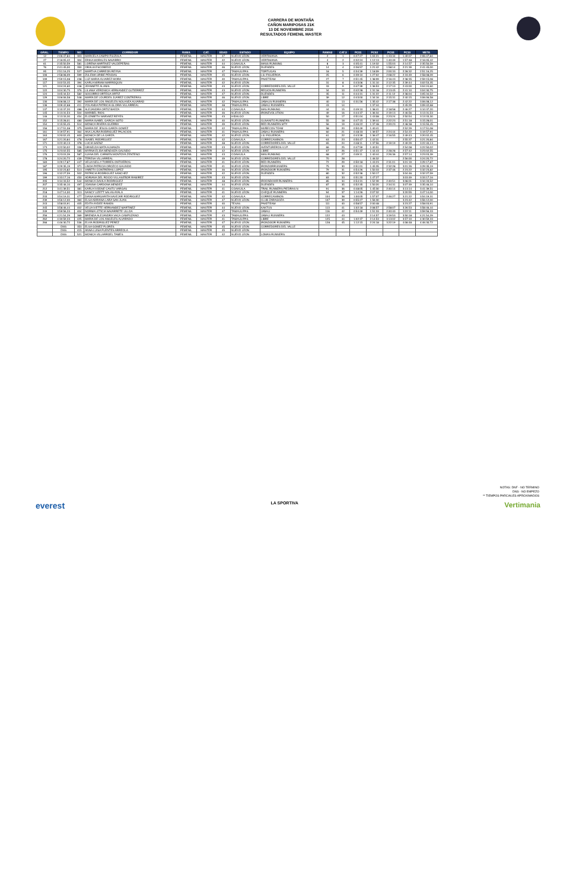CARRERA DE MONTAÑA
CAÑON MARIPOSAS 21K
13 DE NOVIEMBRE 2016
RESULTADOS FEMENIL MASTER
| GRAL. | TIEMPO | NO | CORREDOR | RAMA | CAT. | EDAD | ESTADO | EQUIPO | RAMA2 | CAT.3 | PC01 | PC02 | PC03 | PC10 | META |
| --- | --- | --- | --- | --- | --- | --- | --- | --- | --- | --- | --- | --- | --- | --- | --- |
| 12 | 2:06:47,84 | 303 | MARCELA CAMPO FILIZOLA | FEMENIL | MASTER | 47 | NUEVO LEON | VERTIMANIA | 2 | 1 | 0:27:27 | 1:04:21 | 1:33:34 | 1:49:07 | 2:06:47,84 |
| 27 | 2:16:05,42 | 304 | ERIKA MORALES NAVARRO | FEMENIL | MASTER | 42 | NUEVO LEON | VERTIMANIA | 4 | 2 | 0:32:24 | 1:12:13 | 1:40:49 | 1:57:48 | 2:16:05,42 |
| 61 | 2:35:50,59 | 581 | LORENA MARTINEZ VALDEPEÑAS | FEMENIL | MASTER | 44 | COAHUILA | MASS RUNNING | 8 | 3 | 0:35:41 | 1:19:32 | 1:55:03 | 2:14:57 | 2:35:50,59 |
| 76 | 2:41:45,00 | 350 | ORALIA ESCOBEDO | FEMENIL | MASTER | 46 | NUEVO LEON | DUENDES | 14 | 4 | 0:36:57 | 1:21:42 | 1:58:14 | 2:21:39 | 2:41:45,00 |
| 95 | 2:51:16,25 | 527 | MARTHA CARREON REYNA | FEMENIL | MASTER | 47 | TAMAULIPAS | TORTUGAS | 18 | 5 | 0:34:39 | 1:18:09 | 2:00:33 | 2:28:32 | 2:51:16,25 |
| 106 | 2:58:08,09 | 599 | ZULEMA URIBE PENDAS | FEMENIL | MASTER | 45 | NUEVO LEON | LILI FIGUEROA | 25 | 6 | 0:39:10 | 1:27:02 | 2:08:22 | 2:33:49 | 2:58:08,09 |
| 109 | 2:59:15,08 | 438 | LUZ MARIA ÁLVAREZ MORA | FEMENIL | MASTER | 40 | TAMAULIPAS | PAKETEAM | 27 | 7 | 0:51:45 | 1:38:09 | 2:16:43 | 2:38:35 | 2:59:15,08 |
| 117 | 3:02:53,35 | 394 | KARLA MIRIAM MARROQUIN | FEMENIL | MASTER | 42 | NUEVO LEON | | 31 | 8 | 0:43:06 | 1:31:10 | 2:12:35 | 2:39:44 | 3:02:53,35 |
| 121 | 3:04:24,60 | 448 | JEANNETE ALANIS | FEMENIL | MASTER | 43 | NUEVO LEON | CORREDORES DEL VALLE | 33 | 9 | 0:47:39 | 1:36:53 | 2:17:10 | 2:43:00 | 3:04:24,60 |
| 122 | 3:04:30,75 | 376 | LILIANA VERONICA HERNANDEZ GUTIERREZ | FEMENIL | MASTER | 43 | NUEVO LEON | REGIOS RUNNERS | 34 | 10 | 0:42:28 | 1:31:18 | 2:13:45 | 2:41:10 | 3:04:30,75 |
| 124 | 3:05:34,52 | 582 | SOCORRO ORTEGA ORTIZ | FEMENIL | MASTER | 47 | NUEVO LEON | DUENDES | 35 | 11 | 0:44:31 | 1:31:22 | 2:11:12 | 2:38:04 | 3:05:34,52 |
| 129 | 3:06:06,58 | 548 | MARÍA DE LOURDES JUÁREZ CONTRERAS | FEMENIL | MASTER | 46 | NUEVO LEON | LIBRE | 39 | 12 | 0:43:00 | 1:34:16 | 2:15:31 | 2:40:15 | 3:06:06,58 |
| 130 | 3:06:08,12 | 392 | MARÍA DE LOS ÁNGELES NOLASEA ALVARAD | FEMENIL | MASTER | 42 | TAMAULIPAS | JABALIS RUNNERS | 40 | 13 | 0:31:56 | 1:35:42 | 2:17:38 | 2:42:22 | 3:06:08,12 |
| 136 | 3:09:42,68 | 411 | YOLANDA PATRICIA GLORIA VILLARREAL | FEMENIL | MASTER | 48 | TAMAULIPAS | JABALI RUNNERS | 43 | 14 | | 1:37:44 | | 2:45:29 | 3:09:42,68 |
| 137 | 3:10:37,20 | 488 | ALEJANDRA ORTIZ BAEZA | FEMENIL | MASTER | 44 | COAHUILA | MAS RUNNING | 44 | 15 | 0:49:10 | 1:38:41 | 2:18:58 | 2:46:27 | 3:10:37,20 |
| 145 | 3:13:31,53 | 504 | MARIBEL RIOS | FEMENIL | MASTER | 46 | NUEVO LEON | IRONEVOLUTION | 49 | 16 | 0:44:37 | 1:36:34 | 2:19:13 | 2:46:56 | 3:13:31,53 |
| 146 | 3:13:33,30 | 454 | ELIZABETH NARVAEZ REYES | FEMENIL | MASTER | 43 | HIDALGO | | 50 | 17 | 0:51:04 | 1:43:08 | 2:23:24 | 2:50:54 | 3:13:33,30 |
| 152 | 3:15:28,01 | 480 | MARIA ISABEL GARCIA SOTO | FEMENIL | MASTER | 40 | NUEVO LEON | GUSANITO RUNNERS | 55 | 18 | 0:47:15 | 1:39:44 | 2:22:23 | 2:51:18 | 3:15:28,01 |
| 154 | 3:15:55,45 | 514 | MÓNICA RIVERA GUERRA | FEMENIL | MASTER | 49 | NUEVO LEON | RED RUNNERS MTY | 56 | 19 | 0:46:22 | 1:37:48 | 2:20:23 | 2:48:38 | 3:15:55,45 |
| 156 | 3:17:51,08 | 375 | MARIA DE JESUS GARZA GOMEZ | FEMENIL | MASTER | 42 | TAMAULIPAS | MUÑECOS TEAM | 58 | 20 | 0:50:49 | 1:40:41 | | 2:52:29 | 3:17:51,08 |
| 161 | 3:19:57,91 | 364 | ANA LAURA RODRIGUEZ PALACIOS | FEMENIL | MASTER | 41 | TAMAULIPAS | JABALI RUNNERS | 60 | 21 | 0:48:33 | 1:39:57 | 2:24:44 | 2:54:22 | 3:19:57,91 |
| 163 | 3:20:02,45 | 600 | MONICA DE LA GARZA | FEMENIL | MASTER | 42 | NUEVO LEON | LILI FIGUEROA | 61 | 22 | 0:43:39 | 1:36:47 | 2:16:55 | 2:49:43 | 3:20:02,45 |
| 167 | 3:21:20,84 | 478 | ISABEL RODRÍGUEZ | FEMENIL | MASTER | 42 | COAHUILA | CORRECAMINOS | 63 | 23 | 0:50:47 | 1:42:31 | | 2:55:37 | 3:21:20,84 |
| 171 | 3:22:40,13 | 378 | LUCIA SAENZ | FEMENIL | MASTER | 48 | NUEVO LEON | CORREDORES DEL VALLE | 65 | 24 | 0:48:11 | 1:37:56 | 2:19:19 | 2:49:29 | 3:22:40,13 |
| 173 | 3:22:50,02 | 336 | GRISELDA MATA ALMANZA | FEMENIL | MASTER | 43 | NUEVO LEON | AVENTUREROS V.I.P. | 66 | 25 | 0:47:59 | 1:40:51 | | 2:54:08 | 3:22:50,02 |
| 175 | 3:23:02,55 | 585 | MYRNA ELIDA MENDOZA GALINDO | FEMENIL | MASTER | 42 | NUEVO LEON | LIBRE | 67 | 26 | 0:51:37 | 1:44:43 | 2:28:28 | 2:57:42 | 3:23:02,55 |
| 176 | 3:23:03,39 | 587 | ILIANA DEL CARMEN MONTOYA ZENTENO | FEMENIL | MASTER | 43 | COAHUILA | MAS RUNNING | 68 | 27 | 0:49:11 | 1:40:44 | 2:26:36 | 2:57:14 | 3:23:03,39 |
| 178 | 3:24:20,72 | 439 | TERESA VILLARREAL | FEMENIL | MASTER | 49 | NUEVO LEON | CORREDORES DEL VALLE | 70 | 28 | | 1:46:32 | | 2:56:00 | 3:24:20,72 |
| 183 | 3:29:17,87 | 447 | VELIA NELLY TORRES ONTIVEROS | FEMENIL | MASTER | 41 | NUEVO LEON | RED RUNNERS | 72 | 29 | 0:50:18 | 1:43:23 | 2:31:01 | 3:01:19 | 3:29:17,87 |
| 187 | 3:29:35,19 | 371 | LINDA PATRICIA OROZCO GALINDO | FEMENIL | MASTER | 41 | NUEVO LEON | IRONDORRUNNERS | 75 | 30 | 0:51:01 | 1:45:35 | 2:32:28 | 3:01:26 | 3:29:35,19 |
| 195 | 3:32:23,82 | 513 | YARETH CONTRERAS LOPEZ | FEMENIL | MASTER | 46 | NUEVO LEON | IRONDOOR RUNNERS | 79 | 31 | 0:54:26 | 1:50:33 | 2:37:46 | 2:23:22 | 3:32:23,82 |
| 196 | 3:32:27,59 | 502 | PATRICIA RODRIGUEZ SANCHEZ | FEMENIL | MASTER | 42 | NUEVO LEON | DUENDES | 80 | 32 | 0:52:36 | 1:50:17 | | 3:04:46 | 3:32:27,59 |
| 199 | 3:33:17,16 | 450 | ADRIANA DEL ROCIO VILLASEÑOR RAMIREZ | FEMENIL | MASTER | 43 | NUEVO LEON | | 83 | 33 | 0:51:20 | 1:47:27 | | 3:03:49 | 3:33:17,16 |
| 205 | 3:34:33,52 | 544 | MONICA DAVILA RODRIGUEZ | FEMENIL | MASTER | 48 | NUEVO LEON | IROONDOOR RUNNERS | 85 | 34 | 0:54:31 | 1:52:39 | 2:40:51 | 3:08:01 | 3:34:33,52 |
| 207 | 3:35:46,10 | 497 | JOANNA CARDONA MENDEZ | FEMENIL | MASTER | 44 | NUEVO LEON | DUENDES | 87 | 35 | 0:52:35 | 1:50:20 | 2:34:31 | 3:07:49 | 3:35:46,10 |
| 212 | 3:41:39,51 | 381 | KARLA IVODNE CANTU VARGAS | FEMENIL | MASTER | 41 | COAHUILA | TRAIL RUNNERS PIEDRAS N | 91 | 36 | 0:48:05 | 1:45:30 | 2:40:14 | 3:13:14 | 3:41:39,51 |
| 218 | 3:47:14,00 | 313 | NANCY LIZETT SALAS AYALA | FEMENIL | MASTER | 41 | NUEVO LEON | CHEQUE RUNNERS | 94 | 37 | 1:14:26 | 2:07:32 | | 3:20:55 | 3:47:14,00 |
| 233 | 3:54:19,31 | 477 | DIANA MARGARITA NAVEJAR RODRIGUEZ | FEMENIL | MASTER | 42 | COAHUILA | CORRECAMINOS | 104 | 38 | 1:00:05 | 1:57:07 | 2:46:27 | 3:21:22 | 3:54:19,31 |
| 239 | 3:56:12,00 | 360 | ELSA ADRIANA LARA SAN JUAN | FEMENIL | MASTER | 47 | NUEVO LEON | CLUB ZARAGOZA | 107 | 39 | 0:55:27 | 1:56:30 | | 3:23:42 | 3:56:12,00 |
| 243 | 3:58:03,91 | 405 | EDITH AYDEE RAMOS | FEMENIL | MASTER | 40 | TEXAS | PAKETEAM | 111 | 40 | 0:58:57 | 2:00:48 | | 3:23:27 | 3:58:03,91 |
| 245 | 3:58:46,44 | 402 | VELIA IVETTE HERNANDEZ MARTINEZ | FEMENIL | MASTER | 44 | NUEVO LEON | KAKTUS | 113 | 41 | 1:02:18 | 2:08:57 | 2:58:07 | 3:26:53 | 3:58:46,44 |
| 249 | 3:59:56,33 | 404 | NORMA LETICIA NAVARRETE ULLOA | FEMENIL | MASTER | 47 | TAMAULIPAS | JABALI | 116 | 42 | 0:54:49 | 1:51:33 | 2:40:40 | 3:22:11 | 3:59:56,33 |
| 256 | 4:21:54,29 | 369 | BRENDA ALEJANDRA VACA CAMPUZANO | FEMENIL | MASTER | 43 | TAMAULIPAS | JABALI RUNNERS | 122 | 43 | | 2:14:57 | 3:19:53 | 3:50:18 | 4:21:54,29 |
| 262 | 4:30:59,33 | 425 | MARIA DE LOS ANGELES ALVARADO | FEMENIL | MASTER | 41 | TAMAULIPAS | LIBRE | 125 | 44 | 1:02:37 | 2:14:53 | 3:13:02 | 3:57:10 | 4:30:59,33 |
| 266 | 4:46:30,72 | 536 | ELVIA RODRIGUEZ PEREZ | FEMENIL | MASTER | 47 | NUEVO LEON | IRONDOOR RUNNERS | 128 | 45 | 1:12:15 | 2:24:18 | 3:22:19 | 4:08:48 | 4:46:30,72 |
| | DNS | 353 | ELSA GOMEZ FLORES | FEMENIL | MASTER | 45 | NUEVO LEON | CORREDORES DEL VALLE | | | | | | | |
| | DNS | 415 | ANNA LUISA FUENTES ARREOLA | FEMENIL | MASTER | 45 | NUEVO LEON | | | | | | | | |
| | DNS | 521 | MONICA VILLARROEL TAMES | FEMENIL | MASTER | 42 | NUEVO LEON | LOMAS RUNNERS | | | | | | | |
NOTAS: DNF - NO TERMINO
DNS - NO EMPEZO
** TIEMPOS PARCIALES APROXIMADOS
everest LA SPORTIVA Vertimania